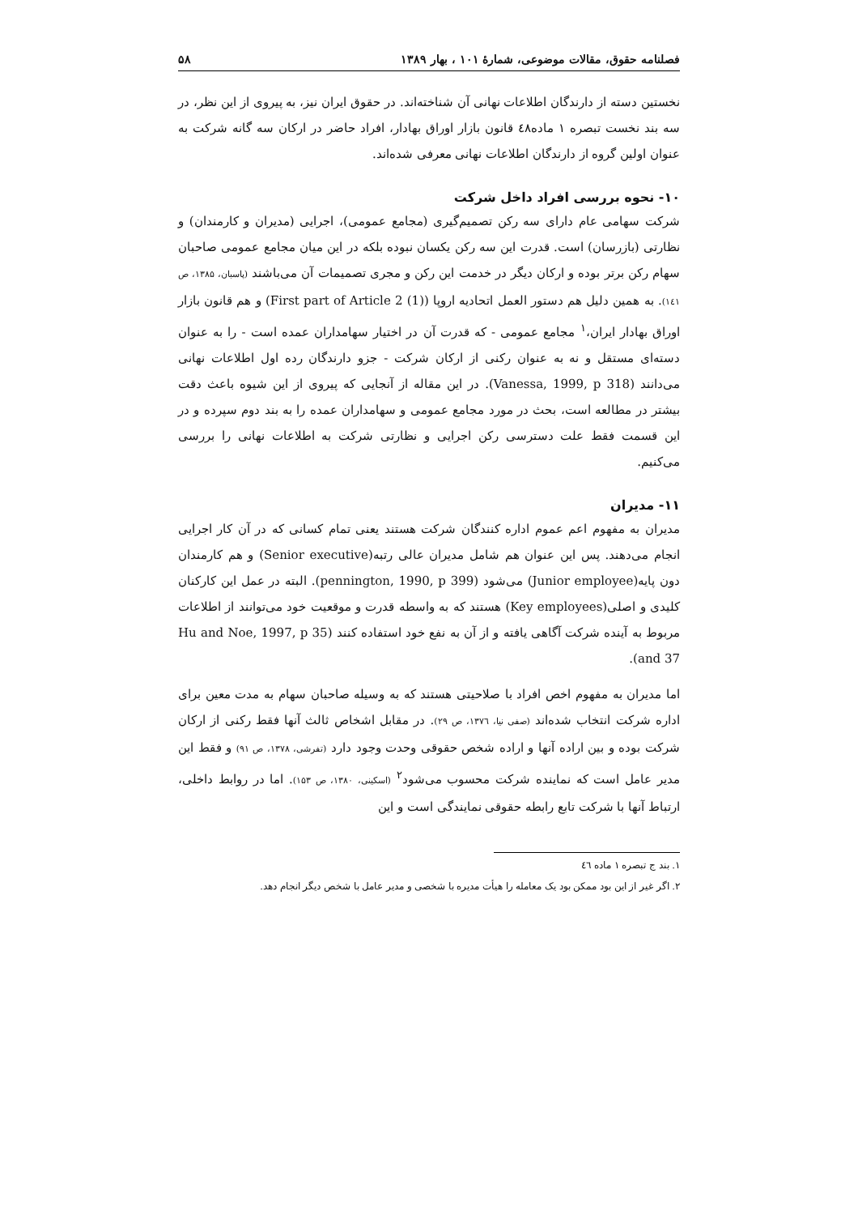فصلنامه حقوق، مقالات موضوعی، شمارهٔ ۱۰۱ ، بهار ۱۳۸۹ ۵۸
نخستین دسته از دارندگان اطلاعات نهانی آن شناخته‌اند. در حقوق ایران نیز، به پیروی از این نظر، در سه بند نخست تبصره ۱ ماده٤٨ قانون بازار اوراق بهادار، افراد حاضر در ارکان سه گانه شرکت به عنوان اولین گروه از دارندگان اطلاعات نهانی معرفی شده‌اند.
۱۰- نحوه بررسی افراد داخل شرکت
شرکت سهامی عام دارای سه رکن تصمیم‌گیری (مجامع عمومی)، اجرایی (مدیران و کارمندان) و نظارتی (بازرسان) است. قدرت این سه رکن یکسان نبوده بلکه در این میان مجامع عمومی صاحبان سهام رکن برتر بوده و ارکان دیگر در خدمت این رکن و مجری تصمیمات آن می‌باشند (پاسبان، ۱۳۸۵، ص ۱٤۱). به همین دلیل هم دستور العمل اتحادیه اروپا (First part of Article 2 (1)) و هم قانون بازار اوراق بهادار ایران،<sup>۱</sup> مجامع عمومی - که قدرت آن در اختیار سهامداران عمده است - را به عنوان دسته‌ای مستقل و نه به عنوان رکنی از ارکان شرکت - جزو دارندگان رده اول اطلاعات نهانی می‌دانند (Vanessa, 1999, p 318). در این مقاله از آنجایی که پیروی از این شیوه باعث دقت بیشتر در مطالعه است، بحث در مورد مجامع عمومی و سهامداران عمده را به بند دوم سپرده و در این قسمت فقط علت دسترسی رکن اجرایی و نظارتی شرکت به اطلاعات نهانی را بررسی می‌کنیم.
۱۱- مدیران
مدیران به مفهوم اعم عموم اداره کنندگان شرکت هستند یعنی تمام کسانی که در آن کار اجرایی انجام می‌دهند. پس این عنوان هم شامل مدیران عالی رتبه(Senior executive) و هم کارمندان دون پایه(Junior employee) می‌شود (pennington, 1990, p 399). البته در عمل این کارکنان کلیدی و اصلی(Key employees) هستند که به واسطه قدرت و موقعیت خود می‌توانند از اطلاعات مربوط به آینده شرکت آگاهی یافته و از آن به نفع خود استفاده کنند (Hu and Noe, 1997, p 35 and 37).
اما مدیران به مفهوم اخص افراد با صلاحیتی هستند که به وسیله صاحبان سهام به مدت معین برای اداره شرکت انتخاب شده‌اند (صفی نیا، ۱۳۷٦، ص ۲۹). در مقابل اشخاص ثالث آنها فقط رکنی از ارکان شرکت بوده و بین اراده آنها و اراده شخص حقوقی وحدت وجود دارد (تفرشی، ۱۳۷۸، ص ۹۱) و فقط این مدیر عامل است که نماینده شرکت محسوب می‌شود<sup>۲</sup> (اسکینی، ۱۳۸۰، ص ۱۵۳). اما در روابط داخلی، ارتباط آنها با شرکت تابع رابطه حقوقی نمایندگی است و این
۱. بند ج تبصره ۱ ماده ٤٦
۲. اگر غیر از این بود ممکن بود یک معامله را هیأت مدیره با شخصی و مدیر عامل با شخص دیگر انجام دهد.